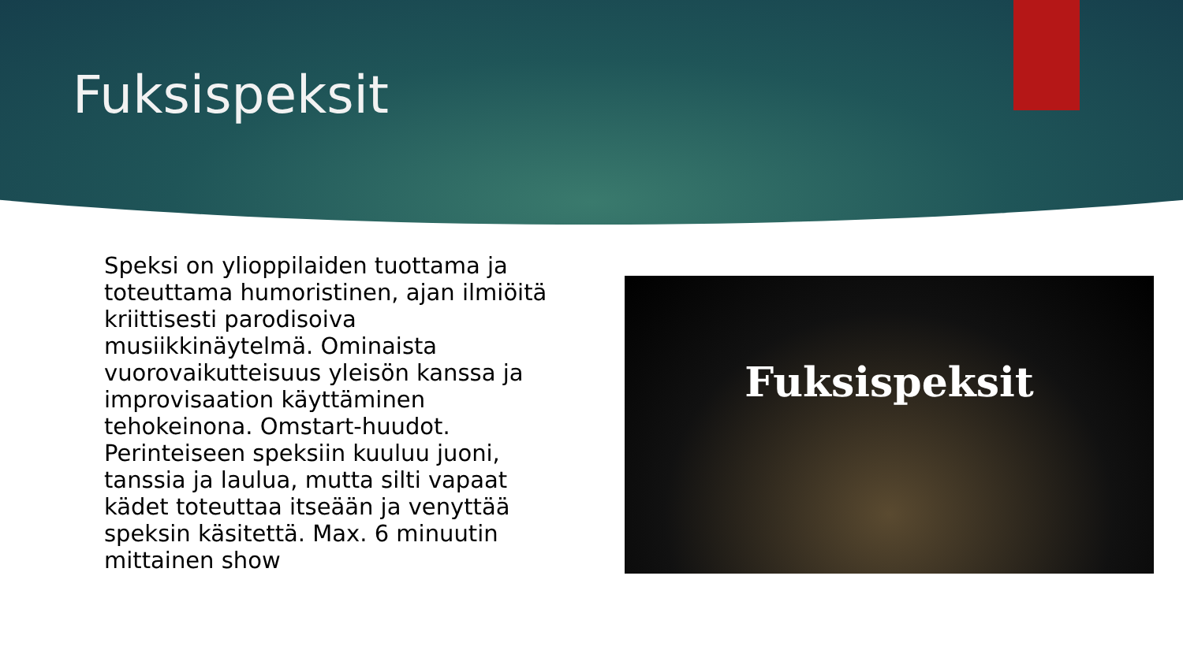Fuksispeksit
Speksi on ylioppilaiden tuottama ja toteuttama humoristinen, ajan ilmiöitä kriittisesti parodisoiva musiikkinäytelmä. Ominaista vuorovaikutteisuus yleisön kanssa ja improvisaation käyttäminen tehokeinona. Omstart-huudot. Perinteiseen speksiin kuuluu juoni, tanssia ja laulua, mutta silti vapaat kädet toteuttaa itseään ja venyttää speksin käsitettä. Max. 6 minuutin mittainen show
Fuksispeksit